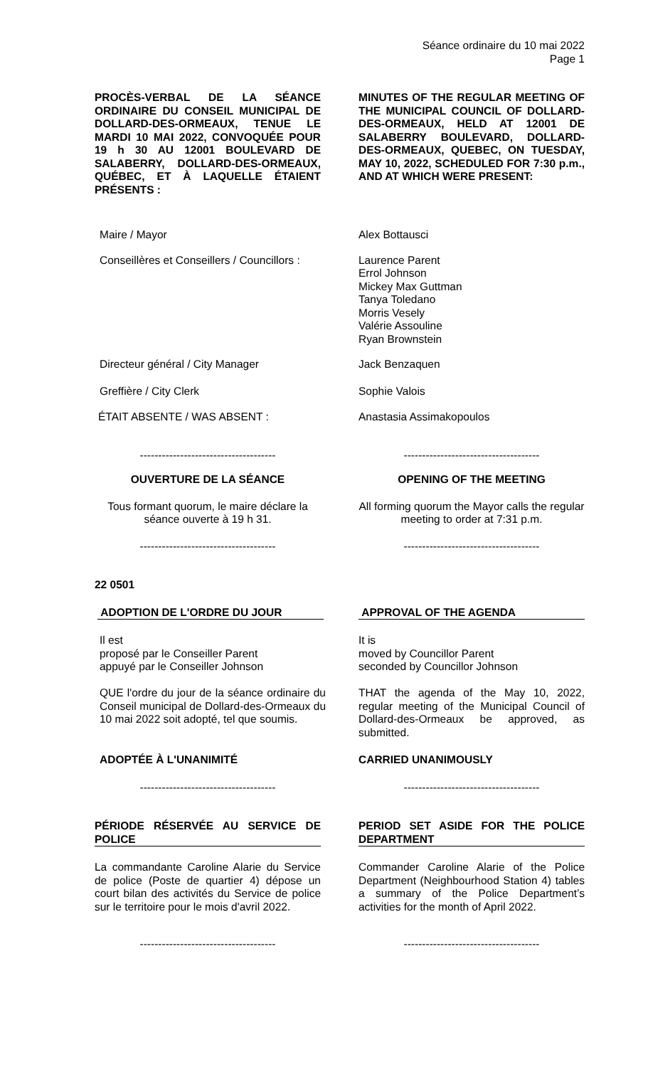Séance ordinaire du 10 mai 2022
Page 1
PROCÈS-VERBAL DE LA SÉANCE ORDINAIRE DU CONSEIL MUNICIPAL DE DOLLARD-DES-ORMEAUX, TENUE LE MARDI 10 MAI 2022, CONVOQUÉE POUR 19 h 30 AU 12001 BOULEVARD DE SALABERRY, DOLLARD-DES-ORMEAUX, QUÉBEC, ET À LAQUELLE ÉTAIENT PRÉSENTS :
MINUTES OF THE REGULAR MEETING OF THE MUNICIPAL COUNCIL OF DOLLARD-DES-ORMEAUX, HELD AT 12001 DE SALABERRY BOULEVARD, DOLLARD-DES-ORMEAUX, QUEBEC, ON TUESDAY, MAY 10, 2022, SCHEDULED FOR 7:30 p.m., AND AT WHICH WERE PRESENT:
Maire / Mayor Alex Bottausci
Conseillères et Conseillers / Councillors :
Laurence Parent
Errol Johnson
Mickey Max Guttman
Tanya Toledano
Morris Vesely
Valérie Assouline
Ryan Brownstein
Directeur général / City Manager Jack Benzaquen
Greffière / City Clerk Sophie Valois
ÉTAIT ABSENTE / WAS ABSENT : Anastasia Assimakopoulos
-------------------------------------
-------------------------------------
OUVERTURE DE LA SÉANCE OPENING OF THE MEETING
Tous formant quorum, le maire déclare la séance ouverte à 19 h 31.
All forming quorum the Mayor calls the regular meeting to order at 7:31 p.m.
-------------------------------------
-------------------------------------
22 0501
ADOPTION DE L'ORDRE DU JOUR APPROVAL OF THE AGENDA
Il est
proposé par le Conseiller Parent
appuyé par le Conseiller Johnson
QUE l'ordre du jour de la séance ordinaire du Conseil municipal de Dollard-des-Ormeaux du 10 mai 2022 soit adopté, tel que soumis.
It is
moved by Councillor Parent
seconded by Councillor Johnson
THAT the agenda of the May 10, 2022, regular meeting of the Municipal Council of Dollard-des-Ormeaux be approved, as submitted.
ADOPTÉE À L'UNANIMITÉ CARRIED UNANIMOUSLY
-------------------------------------
-------------------------------------
PÉRIODE RÉSERVÉE AU SERVICE DE POLICE
PERIOD SET ASIDE FOR THE POLICE DEPARTMENT
La commandante Caroline Alarie du Service de police (Poste de quartier 4) dépose un court bilan des activités du Service de police sur le territoire pour le mois d'avril 2022.
Commander Caroline Alarie of the Police Department (Neighbourhood Station 4) tables a summary of the Police Department’s activities for the month of April 2022.
-------------------------------------
-------------------------------------